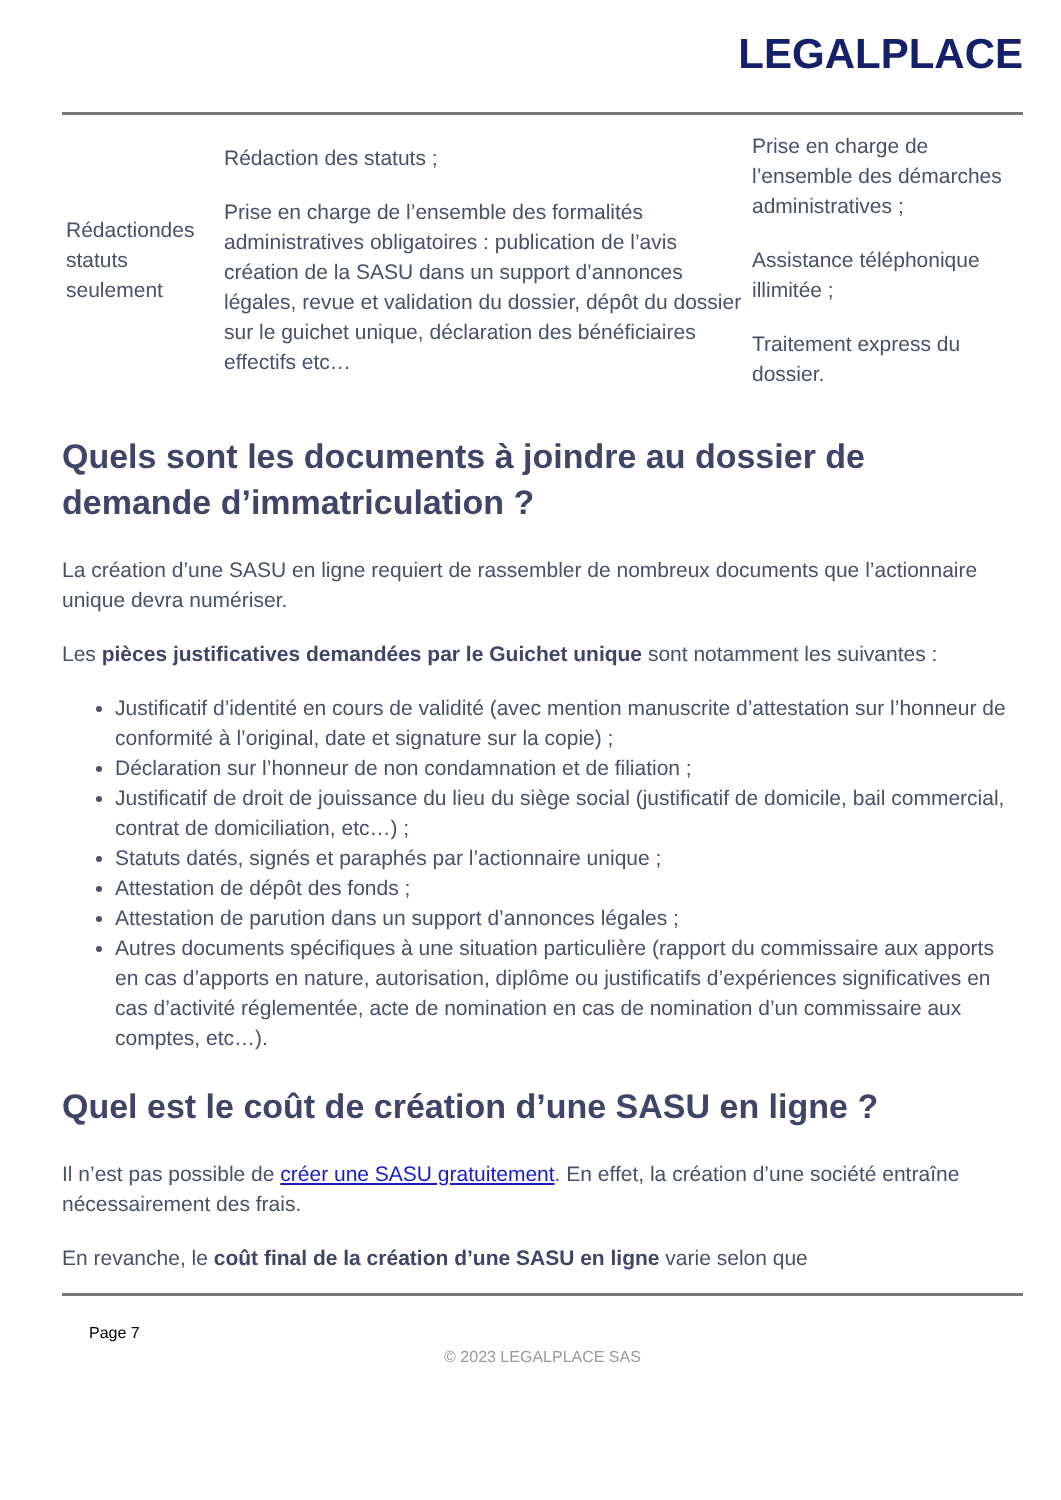LEGALPLACE
| Rédactiondes statuts seulement | Rédaction des statuts ; Prise en charge de l’ensemble des formalités administratives obligatoires : publication de l’avis création de la SASU dans un support d’annonces légales, revue et validation du dossier, dépôt du dossier sur le guichet unique, déclaration des bénéficiaires effectifs etc… | Prise en charge de l’ensemble des démarches administratives ; Assistance téléphonique illimitée ; Traitement express du dossier. |
Quels sont les documents à joindre au dossier de demande d’immatriculation ?
La création d’une SASU en ligne requiert de rassembler de nombreux documents que l’actionnaire unique devra numériser.
Les pièces justificatives demandées par le Guichet unique sont notamment les suivantes :
Justificatif d’identité en cours de validité (avec mention manuscrite d’attestation sur l’honneur de conformité à l’original, date et signature sur la copie) ;
Déclaration sur l’honneur de non condamnation et de filiation ;
Justificatif de droit de jouissance du lieu du siège social (justificatif de domicile, bail commercial, contrat de domiciliation, etc…) ;
Statuts datés, signés et paraphés par l’actionnaire unique ;
Attestation de dépôt des fonds ;
Attestation de parution dans un support d’annonces légales ;
Autres documents spécifiques à une situation particulière (rapport du commissaire aux apports en cas d’apports en nature, autorisation, diplôme ou justificatifs d’expériences significatives en cas d’activité réglementée, acte de nomination en cas de nomination d’un commissaire aux comptes, etc…).
Quel est le coût de création d’une SASU en ligne ?
Il n’est pas possible de créer une SASU gratuitement. En effet, la création d’une société entraîne nécessairement des frais.
En revanche, le coût final de la création d’une SASU en ligne varie selon que
Page 7
© 2023 LEGALPLACE SAS